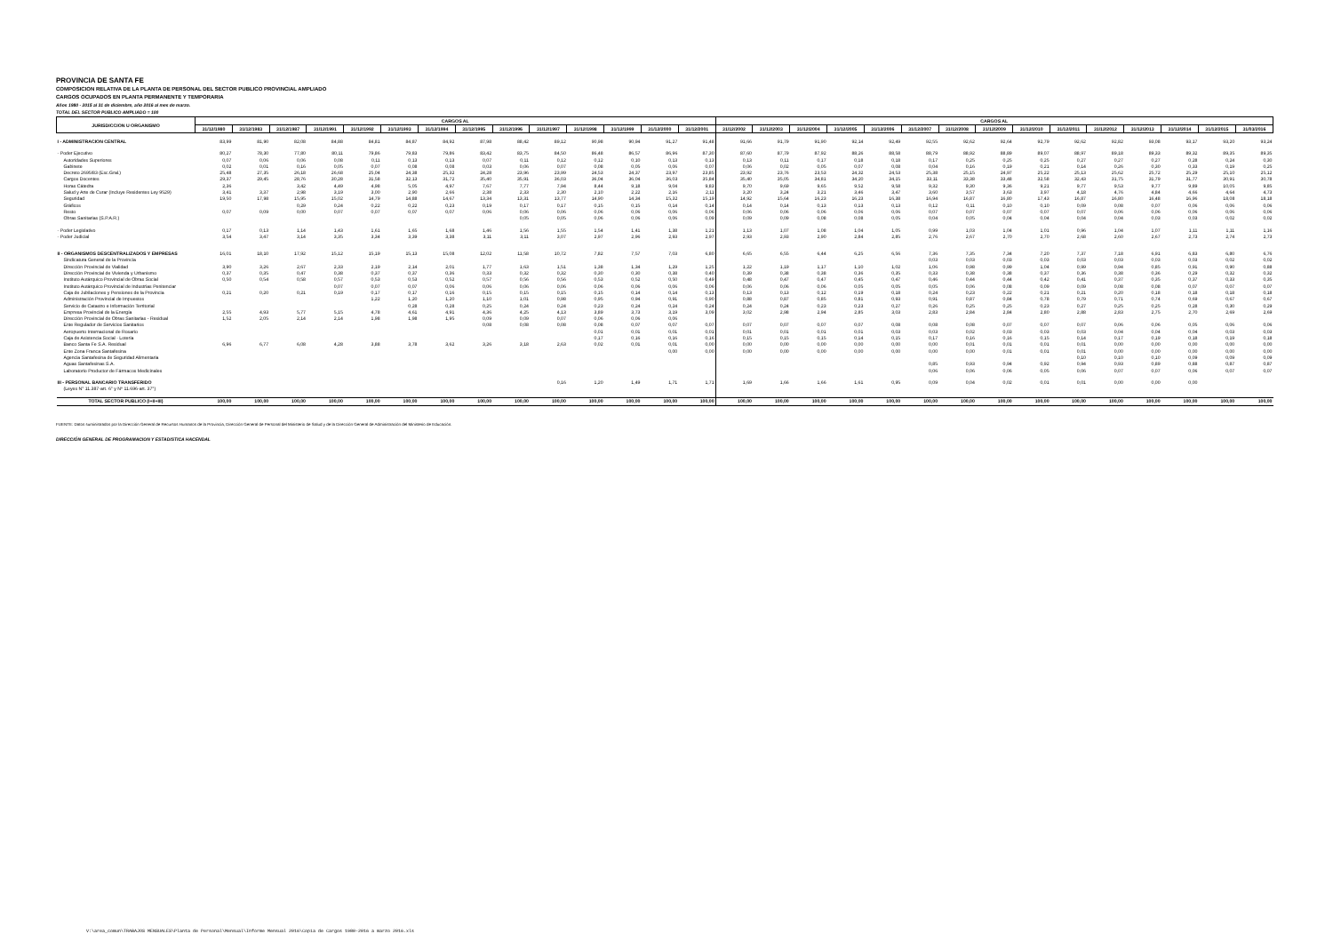PROVINCIA DE SANTA FE
COMPOSICION RELATIVA DE LA PLANTA DE PERSONAL DEL SECTOR PUBLICO PROVINCIAL AMPLIADO
CARGOS OCUPADOS EN PLANTA PERMANENTE Y TEMPORARIA
Años 1980 - 2015 al 31 de diciembre, año 2016 al mes de marzo.
TOTAL DEL SECTOR PUBLICO AMPLIADO = 100
| JURISDICCION U ORGANISMO | CARGOS AL | | | | | | | | | | | | | | CARGOS AL | | | | | | | | | | | | | | |
| --- | --- | --- | --- | --- | --- | --- | --- | --- | --- | --- | --- | --- | --- | --- | --- | --- | --- | --- | --- | --- | --- | --- | --- | --- | --- | --- | --- | --- | --- |
| | 31/12/1980 | 31/12/1983 | 31/12/1987 | 31/12/1991 | 31/12/1992 | 31/12/1993 | 31/12/1994 | 31/12/1995 | 31/12/1996 | 31/12/1997 | 31/12/1998 | 31/12/1999 | 31/12/2000 | 31/12/2001 | 31/12/2002 | 31/12/2003 | 31/12/2004 | 31/12/2005 | 31/12/2006 | 31/12/2007 | 31/12/2008 | 31/12/2009 | 31/12/2010 | 31/12/2011 | 31/12/2012 | 31/12/2013 | 31/12/2014 | 31/12/2015 | 31/03/2016 |
| I - ADMINISTRACION CENTRAL | 83,99 | 81,90 | 82,08 | 84,88 | 84,81 | 84,87 | 84,92 | 87,98 | 88,42 | 89,12 | 90,98 | 90,94 | 91,27 | 91,48 | 91,66 | 91,79 | 91,90 | 92,14 | 92,49 | 92,55 | 92,62 | 92,64 | 92,79 | 92,62 | 92,82 | 93,08 | 93,17 | 93,20 | 93,24 |
| - Poder Ejecutivo | 80,27 | 78,30 | 77,80 | 80,11 | 79,86 | 79,83 | 79,86 | 83,42 | 83,75 | 84,50 | 86,48 | 86,57 | 86,96 | 87,30 | 87,60 | 87,79 | 87,92 | 88,26 | 88,58 | 88,79 | 88,92 | 88,89 | 89,07 | 88,97 | 89,18 | 89,33 | 89,32 | 89,35 | 89,35 |
| Autoridades Superiores | 0,07 | 0,06 | 0,06 | 0,08 | 0,11 | 0,13 | 0,13 | 0,07 | 0,11 | 0,12 | 0,12 | 0,10 | 0,13 | 0,13 | 0,13 | 0,11 | 0,17 | 0,18 | 0,18 | 0,17 | 0,25 | 0,25 | 0,25 | 0,27 | 0,27 | 0,27 | 0,28 | 0,24 | 0,30 |
| Gabinete | 0,02 | 0,01 | 0,16 | 0,05 | 0,07 | 0,08 | 0,08 | 0,03 | 0,06 | 0,07 | 0,08 | 0,05 | 0,06 | 0,07 | 0,06 | 0,02 | 0,05 | 0,07 | 0,08 | 0,04 | 0,16 | 0,19 | 0,21 | 0,14 | 0,26 | 0,30 | 0,33 | 0,19 | 0,25 |
| Decreto 2695/83 (Esc.Gral.) | 25,48 | 27,35 | 26,18 | 26,68 | 25,04 | 24,38 | 25,32 | 24,28 | 23,96 | 23,99 | 24,53 | 24,37 | 23,97 | 23,85 | 23,92 | 23,76 | 23,53 | 24,32 | 24,53 | 25,38 | 25,15 | 24,97 | 25,22 | 25,13 | 25,62 | 25,72 | 25,29 | 25,10 | 25,12 |
| Cargos Docentes | 29,37 | 29,45 | 28,76 | 30,28 | 31,58 | 32,13 | 31,72 | 35,40 | 35,91 | 36,03 | 36,04 | 36,04 | 36,03 | 35,84 | 35,40 | 35,05 | 34,81 | 34,20 | 34,15 | 33,11 | 33,38 | 33,48 | 32,58 | 32,43 | 31,75 | 31,79 | 31,77 | 30,91 | 30,78 |
| Horas Cátedra | 2,36 | | 3,42 | 4,49 | 4,98 | 5,05 | 4,97 | 7,67 | 7,77 | 7,94 | 8,44 | 9,18 | 9,04 | 9,83 | 9,70 | 9,69 | 9,65 | 9,52 | 9,58 | 9,32 | 9,30 | 9,36 | 9,21 | 9,77 | 9,53 | 9,77 | 9,89 | 10,05 | 9,85 |
| Salud y Arte de Curar (Incluye Residentes Ley 9529) | 3,41 | 3,37 | 2,98 | 3,19 | 3,00 | 2,90 | 2,66 | 2,38 | 2,33 | 2,30 | 2,10 | 2,22 | 2,16 | 2,11 | 3,20 | 3,24 | 3,21 | 3,46 | 3,47 | 3,60 | 3,57 | 3,63 | 3,97 | 4,18 | 4,76 | 4,84 | 4,66 | 4,64 | 4,73 |
| Seguridad | 19,50 | 17,98 | 15,95 | 15,02 | 14,79 | 14,88 | 14,67 | 13,34 | 13,31 | 13,77 | 14,90 | 14,34 | 15,32 | 15,19 | 14,92 | 15,64 | 16,23 | 16,23 | 16,38 | 16,94 | 16,87 | 16,80 | 17,43 | 16,87 | 16,80 | 16,48 | 16,96 | 18,08 | 18,18 |
| Gráficos | | | 0,29 | 0,24 | 0,22 | 0,22 | 0,23 | 0,19 | 0,17 | 0,17 | 0,15 | 0,15 | 0,14 | 0,14 | 0,14 | 0,14 | 0,13 | 0,13 | 0,13 | 0,12 | 0,11 | 0,10 | 0,10 | 0,09 | 0,08 | 0,07 | 0,06 | 0,06 | 0,06 |
| Resto | 0,07 | 0,09 | 0,00 | 0,07 | 0,07 | 0,07 | 0,07 | 0,06 | 0,06 | 0,06 | 0,06 | 0,06 | 0,06 | 0,06 | 0,06 | 0,06 | 0,06 | 0,06 | 0,06 | 0,07 | 0,07 | 0,07 | 0,07 | 0,07 | 0,06 | 0,06 | 0,06 | 0,06 | 0,06 |
| Obras Sanitarias (S.P.A.R.) | | | | | | | | | 0,05 | 0,05 | 0,06 | 0,06 | 0,06 | 0,09 | 0,09 | 0,09 | 0,08 | 0,08 | 0,05 | 0,04 | 0,05 | 0,04 | 0,04 | 0,04 | 0,04 | 0,03 | 0,03 | 0,02 | 0,02 |
| - Poder Legislativo | 0,17 | 0,13 | 1,14 | 1,43 | 1,61 | 1,65 | 1,68 | 1,46 | 1,56 | 1,55 | 1,54 | 1,41 | 1,38 | 1,21 | 1,13 | 1,07 | 1,08 | 1,04 | 1,05 | 0,99 | 1,03 | 1,04 | 1,01 | 0,96 | 1,04 | 1,07 | 1,11 | 1,11 | 1,16 |
| - Poder Judicial | 3,54 | 3,47 | 3,14 | 3,35 | 3,34 | 3,39 | 3,38 | 3,11 | 3,11 | 3,07 | 2,97 | 2,96 | 2,93 | 2,97 | 2,93 | 2,93 | 2,90 | 2,84 | 2,85 | 2,76 | 2,67 | 2,70 | 2,70 | 2,68 | 2,60 | 2,67 | 2,73 | 2,74 | 2,73 |
| II - ORGANISMOS DESCENTRALIZADOS Y EMPRESAS | 16,01 | 18,10 | 17,92 | 15,12 | 15,19 | 15,13 | 15,08 | 12,02 | 11,58 | 10,72 | 7,82 | 7,57 | 7,03 | 6,80 | 6,65 | 6,55 | 6,44 | 6,25 | 6,56 | 7,36 | 7,35 | 7,34 | 7,20 | 7,37 | 7,18 | 6,91 | 6,83 | 6,80 | 6,76 |
| Sindicatura General de la Provincia | | | | | | | | | | | | | | | | | | | | 0,03 | 0,03 | 0,03 | 0,03 | 0,03 | 0,03 | 0,03 | 0,03 | 0,02 | 0,02 |
| Dirección Provincial de Vialidad | 3,90 | 3,26 | 2,67 | 2,33 | 2,19 | 2,14 | 2,01 | 1,77 | 1,63 | 1,51 | 1,38 | 1,34 | 1,29 | 1,25 | 1,22 | 1,19 | 1,17 | 1,10 | 1,02 | 1,06 | 0,98 | 0,99 | 1,04 | 0,99 | 0,94 | 0,85 | 0,91 | 0,90 | 0,88 |
| Dirección Provincial de Vivienda y Urbanismo | 0,37 | 0,35 | 0,47 | 0,38 | 0,37 | 0,37 | 0,36 | 0,33 | 0,32 | 0,32 | 0,30 | 0,30 | 0,38 | 0,40 | 0,39 | 0,38 | 0,38 | 0,36 | 0,35 | 0,33 | 0,38 | 0,38 | 0,37 | 0,36 | 0,38 | 0,36 | 0,29 | 0,32 | 0,32 |
| Instituto Autárquico Provincial de Obras Social | 0,50 | 0,54 | 0,58 | 0,57 | 0,53 | 0,53 | 0,52 | 0,57 | 0,56 | 0,56 | 0,53 | 0,52 | 0,50 | 0,49 | 0,48 | 0,47 | 0,47 | 0,45 | 0,47 | 0,46 | 0,44 | 0,44 | 0,42 | 0,41 | 0,37 | 0,35 | 0,37 | 0,33 | 0,35 |
| Instituto Autárquico Provincial de Industrias Penitenciar | | | | 0,07 | 0,07 | 0,07 | 0,06 | 0,06 | 0,06 | 0,06 | 0,06 | 0,06 | 0,06 | 0,06 | 0,06 | 0,06 | 0,06 | 0,05 | 0,05 | 0,05 | 0,06 | 0,08 | 0,09 | 0,09 | 0,08 | 0,08 | 0,07 | 0,07 | 0,07 |
| Caja de Jubilaciones y Pensiones de la Provincia | 0,21 | 0,20 | 0,21 | 0,19 | 0,17 | 0,17 | 0,16 | 0,15 | 0,15 | 0,15 | 0,15 | 0,14 | 0,14 | 0,13 | 0,13 | 0,13 | 0,12 | 0,19 | 0,18 | 0,24 | 0,23 | 0,22 | 0,21 | 0,21 | 0,20 | 0,18 | 0,18 | 0,18 | 0,18 |
| Administración Provincial de Impuestos | | | | | 1,22 | 1,20 | 1,20 | 1,10 | 1,01 | 0,98 | 0,95 | 0,94 | 0,91 | 0,90 | 0,88 | 0,87 | 0,85 | 0,81 | 0,93 | 0,91 | 0,87 | 0,84 | 0,78 | 0,79 | 0,71 | 0,74 | 0,69 | 0,67 | 0,67 |
| Servicio de Catastro e Información Territorial | | | | | | 0,28 | 0,28 | 0,25 | 0,24 | 0,24 | 0,23 | 0,24 | 0,24 | 0,24 | 0,24 | 0,24 | 0,23 | 0,23 | 0,27 | 0,26 | 0,25 | 0,25 | 0,23 | 0,27 | 0,25 | 0,25 | 0,28 | 0,30 | 0,29 |
| Empresa Provincial de la Energía | 2,55 | 4,93 | 5,77 | 5,15 | 4,78 | 4,61 | 4,91 | 4,36 | 4,25 | 4,13 | 3,89 | 3,73 | 3,19 | 3,09 | 3,02 | 2,98 | 2,94 | 2,85 | 3,03 | 2,83 | 2,84 | 2,84 | 2,80 | 2,88 | 2,83 | 2,75 | 2,70 | 2,69 | 2,69 |
| Dirección Provincial de Obras Sanitarias - Residual | 1,52 | 2,05 | 2,14 | 2,14 | 1,98 | 1,98 | 1,95 | 0,09 | 0,09 | 0,07 | 0,06 | 0,06 | 0,06 | | | | | | | | | | | | | | | | |
| Ente Regulador de Servicios Sanitarios | | | | | | | | 0,08 | 0,08 | 0,08 | 0,08 | 0,07 | 0,07 | 0,07 | 0,07 | 0,07 | 0,07 | 0,07 | 0,08 | 0,08 | 0,08 | 0,07 | 0,07 | 0,07 | 0,06 | 0,06 | 0,05 | 0,06 | 0,06 |
| Aeropuerto Internacional de Rosario | | | | | | | | | | | 0,01 | 0,01 | 0,01 | 0,01 | 0,01 | 0,01 | 0,01 | 0,01 | 0,03 | 0,03 | 0,02 | 0,03 | 0,03 | 0,03 | 0,04 | 0,04 | 0,04 | 0,03 | 0,03 |
| Caja de Asistencia Social - Lotería | | | | | | | | | | | 0,17 | 0,16 | 0,16 | 0,16 | 0,15 | 0,15 | 0,15 | 0,14 | 0,15 | 0,17 | 0,16 | 0,16 | 0,15 | 0,14 | 0,17 | 0,19 | 0,18 | 0,19 | 0,18 |
| Banco Santa Fe S.A. Residual | 6,96 | 6,77 | 6,08 | 4,28 | 3,88 | 3,78 | 3,62 | 3,26 | 3,18 | 2,63 | 0,02 | 0,01 | 0,01 | 0,00 | 0,00 | 0,00 | 0,00 | 0,00 | 0,00 | 0,00 | 0,01 | 0,01 | 0,01 | 0,01 | 0,00 | 0,00 | 0,00 | 0,00 | 0,00 |
| Ente Zona Franca Santafesina | | | | | | | | | | | | | 0,00 | 0,00 | 0,00 | 0,00 | 0,00 | 0,00 | 0,00 | 0,00 | 0,00 | 0,01 | 0,01 | 0,01 | 0,00 | 0,00 | 0,00 | 0,00 | 0,00 |
| Agencia Santafesina de Seguridad Alimentaria | | | | | | | | | | | | | | | | | | | | | | | | 0,10 | 0,10 | 0,10 | 0,09 | 0,09 | 0,09 |
| Aguas Santafesinas S.A. | | | | | | | | | | | | | | | | | | | | 0,85 | 0,93 | 0,94 | 0,92 | 0,94 | 0,93 | 0,89 | 0,88 | 0,87 | 0,87 |
| Laboratorio Productor de Fármacos Medicinales | | | | | | | | | | | | | | | | | | | | 0,06 | 0,06 | 0,06 | 0,05 | 0,06 | 0,07 | 0,07 | 0,06 | 0,07 | 0,07 |
| III - PERSONAL BANCARIO TRANSFERIDO | | | | | | | | | | 0,16 | 1,20 | 1,49 | 1,71 | 1,71 | 1,69 | 1,66 | 1,66 | 1,61 | 0,95 | 0,09 | 0,04 | 0,02 | 0,01 | 0,01 | 0,00 | 0,00 | 0,00 | | |
| (Leyes N° 11.387-art. 6° y Nº 11.696-art. 37°) | | | | | | | | | | | | | | | | | | | | | | | | | | | | | |
| TOTAL SECTOR PUBLICO (I+II+III) | 100,00 | 100,00 | 100,00 | 100,00 | 100,00 | 100,00 | 100,00 | 100,00 | 100,00 | 100,00 | 100,00 | 100,00 | 100,00 | 100,00 | 100,00 | 100,00 | 100,00 | 100,00 | 100,00 | 100,00 | 100,00 | 100,00 | 100,00 | 100,00 | 100,00 | 100,00 | 100,00 | 100,00 | 100,00 |
FUENTE: Datos suministrados por la Dirección General de Recursos Humanos de la Provincia, Dirección General de Personal del Ministerio de Salud y de la Dirección General de Administración del Ministerio de Educación.
DIRECCIÓN GENERAL DE PROGRAMACION Y ESTADISTICA HACENDAL
V:\area_comun\TRABAJOS MENSUALES\Planta de Personal\Mensual\Informe Mensual 2016\Copia de Cargos 1980-2016 a marzo 2016.xls